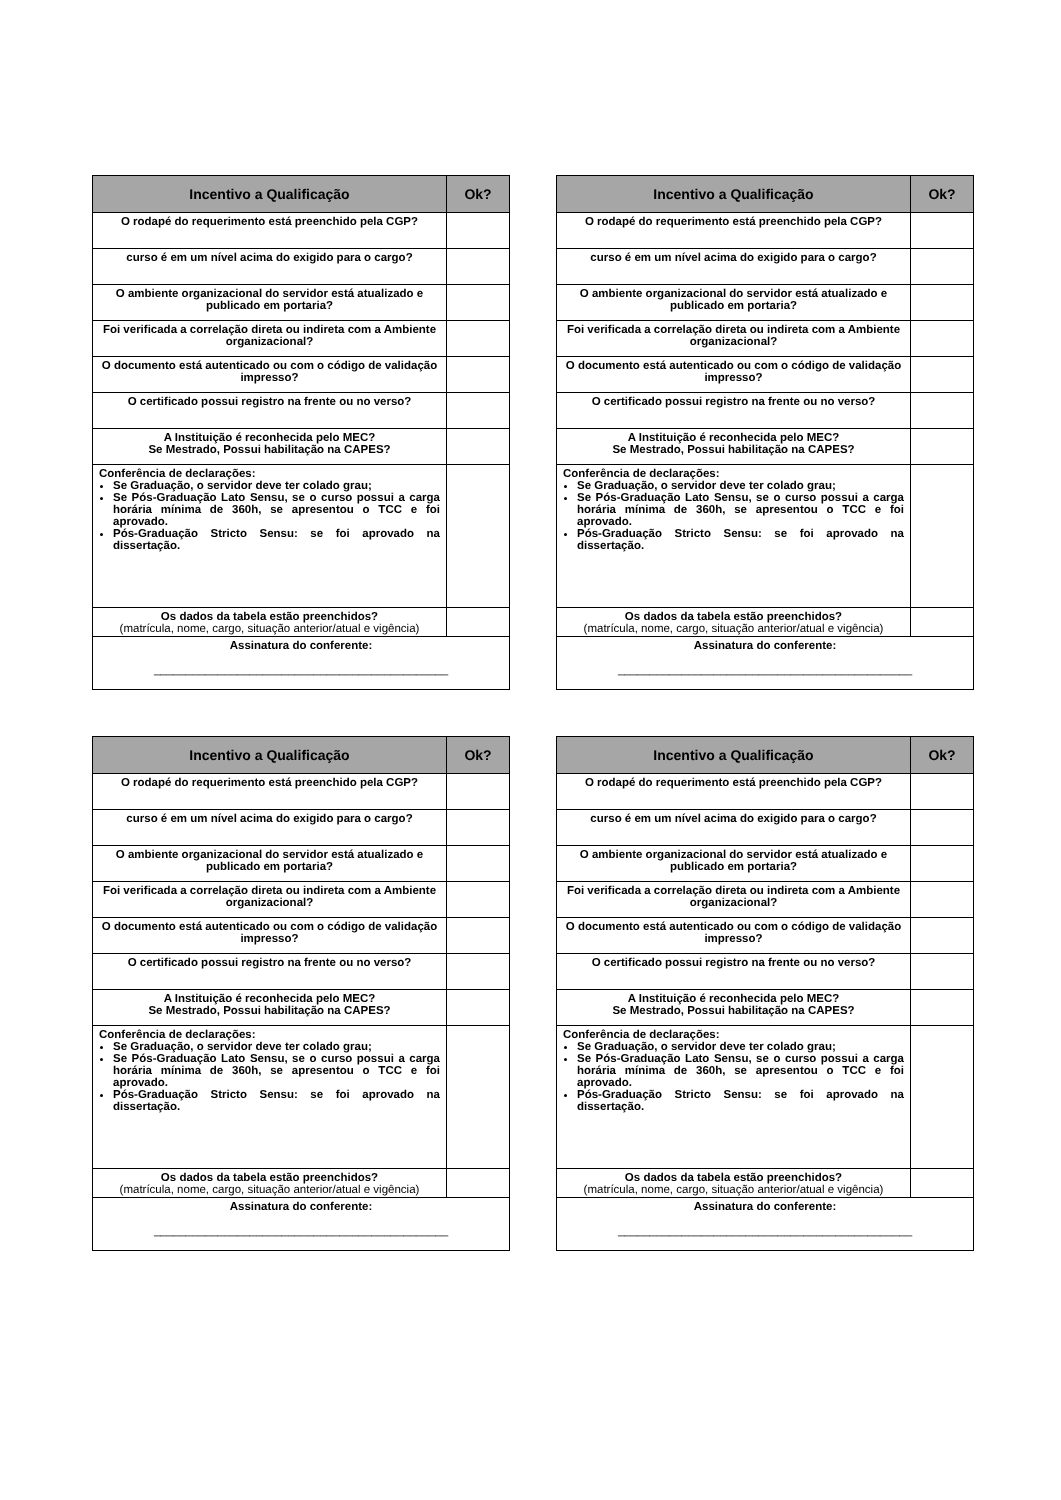| Incentivo a Qualificação | Ok? |
| --- | --- |
| O rodapé do requerimento está preenchido pela CGP? | |
| curso é em um nível acima do exigido para o cargo? | |
| O ambiente organizacional do servidor está atualizado e publicado em portaria? | |
| Foi verificada a correlação direta ou indireta com a Ambiente organizacional? | |
| O documento está autenticado ou com o código de validação impresso? | |
| O certificado possui registro na frente ou no verso? | |
| A Instituição é reconhecida pelo MEC? Se Mestrado, Possui habilitação na CAPES? | |
| Conferência de declarações: Se Graduação, o servidor deve ter colado grau; Se Pós-Graduação Lato Sensu, se o curso possui a carga horária mínima de 360h, se apresentou o TCC e foi aprovado. Pós-Graduação Stricto Sensu: se foi aprovado na dissertação. | |
| Os dados da tabela estão preenchidos? (matrícula, nome, cargo, situação anterior/atual e vigência) | |
| Assinatura do conferente: ______________________________________________ | |
| Incentivo a Qualificação | Ok? |
| --- | --- |
| O rodapé do requerimento está preenchido pela CGP? | |
| curso é em um nível acima do exigido para o cargo? | |
| O ambiente organizacional do servidor está atualizado e publicado em portaria? | |
| Foi verificada a correlação direta ou indireta com a Ambiente organizacional? | |
| O documento está autenticado ou com o código de validação impresso? | |
| O certificado possui registro na frente ou no verso? | |
| A Instituição é reconhecida pelo MEC? Se Mestrado, Possui habilitação na CAPES? | |
| Conferência de declarações: Se Graduação, o servidor deve ter colado grau; Se Pós-Graduação Lato Sensu, se o curso possui a carga horária mínima de 360h, se apresentou o TCC e foi aprovado. Pós-Graduação Stricto Sensu: se foi aprovado na dissertação. | |
| Os dados da tabela estão preenchidos? (matrícula, nome, cargo, situação anterior/atual e vigência) | |
| Assinatura do conferente: ______________________________________________ | |
| Incentivo a Qualificação | Ok? |
| --- | --- |
| O rodapé do requerimento está preenchido pela CGP? | |
| curso é em um nível acima do exigido para o cargo? | |
| O ambiente organizacional do servidor está atualizado e publicado em portaria? | |
| Foi verificada a correlação direta ou indireta com a Ambiente organizacional? | |
| O documento está autenticado ou com o código de validação impresso? | |
| O certificado possui registro na frente ou no verso? | |
| A Instituição é reconhecida pelo MEC? Se Mestrado, Possui habilitação na CAPES? | |
| Conferência de declarações: Se Graduação, o servidor deve ter colado grau; Se Pós-Graduação Lato Sensu, se o curso possui a carga horária mínima de 360h, se apresentou o TCC e foi aprovado. Pós-Graduação Stricto Sensu: se foi aprovado na dissertação. | |
| Os dados da tabela estão preenchidos? (matrícula, nome, cargo, situação anterior/atual e vigência) | |
| Assinatura do conferente: ______________________________________________ | |
| Incentivo a Qualificação | Ok? |
| --- | --- |
| O rodapé do requerimento está preenchido pela CGP? | |
| curso é em um nível acima do exigido para o cargo? | |
| O ambiente organizacional do servidor está atualizado e publicado em portaria? | |
| Foi verificada a correlação direta ou indireta com a Ambiente organizacional? | |
| O documento está autenticado ou com o código de validação impresso? | |
| O certificado possui registro na frente ou no verso? | |
| A Instituição é reconhecida pelo MEC? Se Mestrado, Possui habilitação na CAPES? | |
| Conferência de declarações: Se Graduação, o servidor deve ter colado grau; Se Pós-Graduação Lato Sensu, se o curso possui a carga horária mínima de 360h, se apresentou o TCC e foi aprovado. Pós-Graduação Stricto Sensu: se foi aprovado na dissertação. | |
| Os dados da tabela estão preenchidos? (matrícula, nome, cargo, situação anterior/atual e vigência) | |
| Assinatura do conferente: ______________________________________________ | |